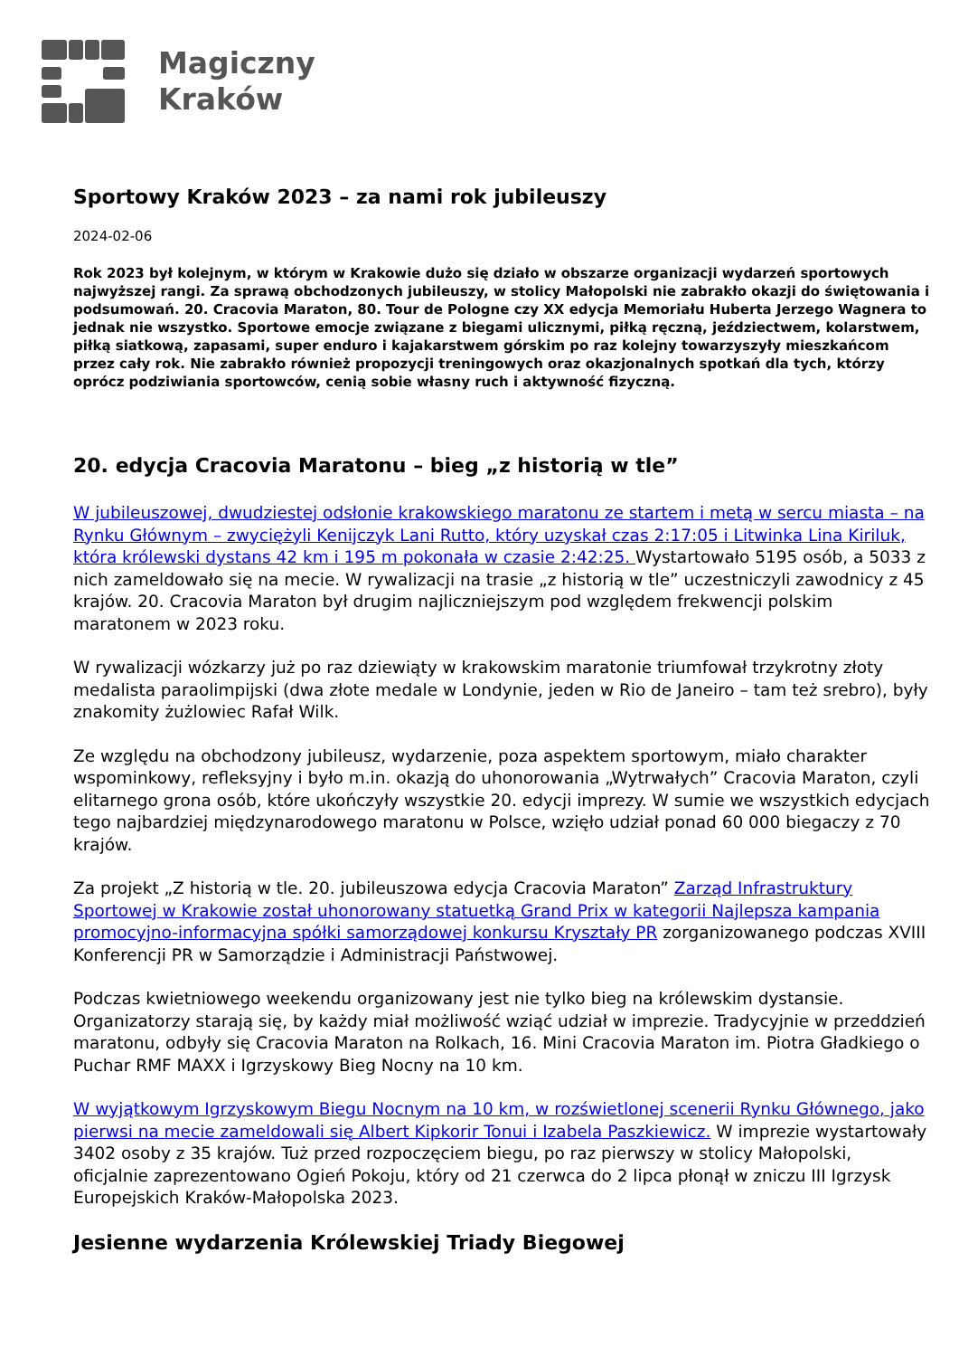Magiczny
Kraków
Sportowy Kraków 2023 – za nami rok jubileuszy
2024-02-06
Rok 2023 był kolejnym, w którym w Krakowie dużo się działo w obszarze organizacji wydarzeń sportowych najwyższej rangi. Za sprawą obchodzonych jubileuszy, w stolicy Małopolski nie zabrakło okazji do świętowania i podsumowań. 20. Cracovia Maraton, 80. Tour de Pologne czy XX edycja Memoriału Huberta Jerzego Wagnera to jednak nie wszystko. Sportowe emocje związane z biegami ulicznymi, piłką ręczną, jeździectwem, kolarstwem, piłką siatkową, zapasami, super enduro i kajakarstwem górskim po raz kolejny towarzyszyły mieszkańcom przez cały rok. Nie zabrakło również propozycji treningowych oraz okazjonalnych spotkań dla tych, którzy oprócz podziwiania sportowców, cenią sobie własny ruch i aktywność fizyczną.
20. edycja Cracovia Maratonu – bieg „z historią w tle”
W jubileuszowej, dwudziestej odsłonie krakowskiego maratonu ze startem i metą w sercu miasta – na Rynku Głównym – zwyciężyli Kenijczyk Lani Rutto, który uzyskał czas 2:17:05 i Litwinka Lina Kiriluk, która królewski dystans 42 km i 195 m pokonała w czasie 2:42:25. Wystartowało 5195 osób, a 5033 z nich zameldowało się na mecie. W rywalizacji na trasie „z historią w tle” uczestniczyli zawodnicy z 45 krajów. 20. Cracovia Maraton był drugim najliczniejszym pod względem frekwencji polskim maratonem w 2023 roku.
W rywalizacji wózkarzy już po raz dziewiąty w krakowskim maratonie triumfował trzykrotny złoty medalista paraolimpijski (dwa złote medale w Londynie, jeden w Rio de Janeiro – tam też srebro), były znakomity żużlowiec Rafał Wilk.
Ze względu na obchodzony jubileusz, wydarzenie, poza aspektem sportowym, miało charakter wspominkowy, refleksyjny i było m.in. okazją do uhonorowania „Wytrwałych” Cracovia Maraton, czyli elitarnego grona osób, które ukończyły wszystkie 20. edycji imprezy. W sumie we wszystkich edycjach tego najbardziej międzynarodowego maratonu w Polsce, wzięło udział ponad 60 000 biegaczy z 70 krajów.
Za projekt „Z historią w tle. 20. jubileuszowa edycja Cracovia Maraton” Zarząd Infrastruktury Sportowej w Krakowie został uhonorowany statuetką Grand Prix w kategorii Najlepsza kampania promocyjno-informacyjna spółki samorządowej konkursu Kryształy PR zorganizowanego podczas XVIII Konferencji PR w Samorządzie i Administracji Państwowej.
Podczas kwietniowego weekendu organizowany jest nie tylko bieg na królewskim dystansie. Organizatorzy starają się, by każdy miał możliwość wziąć udział w imprezie. Tradycyjnie w przeddzień maratonu, odbyły się Cracovia Maraton na Rolkach, 16. Mini Cracovia Maraton im. Piotra Gładkiego o Puchar RMF MAXX i Igrzyskowy Bieg Nocny na 10 km.
W wyjątkowym Igrzyskowym Biegu Nocnym na 10 km, w rozświetlonej scenerii Rynku Głównego, jako pierwsi na mecie zameldowali się Albert Kipkorir Tonui i Izabela Paszkiewicz. W imprezie wystartowały 3402 osoby z 35 krajów. Tuż przed rozpoczęciem biegu, po raz pierwszy w stolicy Małopolski, oficjalnie zaprezentowano Ogień Pokoju, który od 21 czerwca do 2 lipca płonął w zniczu III Igrzysk Europejskich Kraków-Małopolska 2023.
Jesienne wydarzenia Królewskiej Triady Biegowej